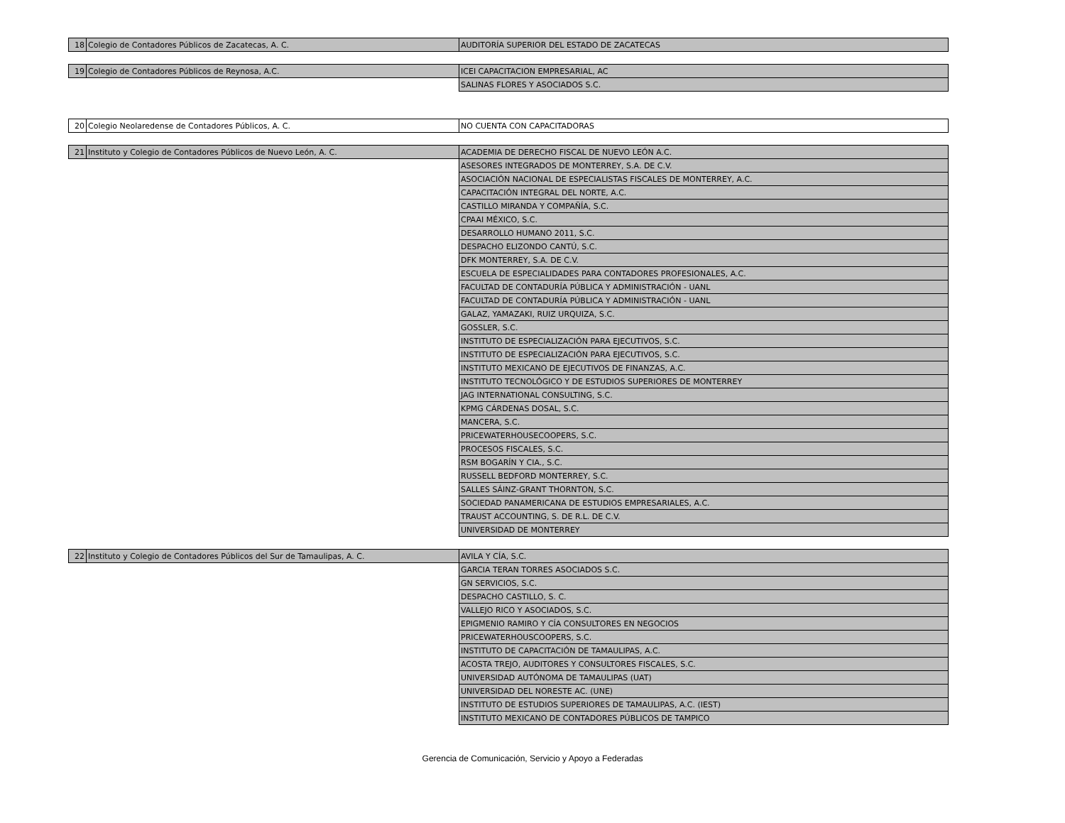| 18 | Colegio de Contadores Públicos de Zacatecas, A. C. | AUDITORÍA SUPERIOR DEL ESTADO DE ZACATECAS |
| 19 | Colegio de Contadores Públicos de Reynosa, A.C. | ICEI CAPACITACION EMPRESARIAL, AC |
| | | SALINAS FLORES Y ASOCIADOS S.C. |
| 20 | Colegio Neolaredense de Contadores Públicos, A. C. | NO CUENTA CON CAPACITADORAS |
| 21 | Instituto y Colegio de Contadores Públicos de Nuevo León, A. C. | ACADEMIA DE DERECHO FISCAL DE NUEVO LEÓN A.C. |
| | | ASESORES INTEGRADOS DE MONTERREY, S.A. DE C.V. |
| | | ASOCIACIÓN NACIONAL DE ESPECIALISTAS FISCALES DE MONTERREY, A.C. |
| | | CAPACITACIÓN INTEGRAL DEL NORTE, A.C. |
| | | CASTILLO MIRANDA Y COMPAÑÍA, S.C. |
| | | CPAAI MÉXICO, S.C. |
| | | DESARROLLO HUMANO 2011, S.C. |
| | | DESPACHO ELIZONDO CANTÚ, S.C. |
| | | DFK MONTERREY, S.A. DE C.V. |
| | | ESCUELA DE ESPECIALIDADES PARA CONTADORES PROFESIONALES, A.C. |
| | | FACULTAD DE CONTADURÍA PÚBLICA Y ADMINISTRACIÓN - UANL |
| | | FACULTAD DE CONTADURÍA PÚBLICA Y ADMINISTRACIÓN - UANL |
| | | GALAZ, YAMAZAKI, RUIZ URQUIZA, S.C. |
| | | GOSSLER, S.C. |
| | | INSTITUTO DE ESPECIALIZACIÓN PARA EJECUTIVOS, S.C. |
| | | INSTITUTO DE ESPECIALIZACIÓN PARA EJECUTIVOS, S.C. |
| | | INSTITUTO MEXICANO DE EJECUTIVOS DE FINANZAS, A.C. |
| | | INSTITUTO TECNOLÓGICO Y DE ESTUDIOS SUPERIORES DE MONTERREY |
| | | JAG INTERNATIONAL CONSULTING, S.C. |
| | | KPMG CÁRDENAS DOSAL, S.C. |
| | | MANCERA, S.C. |
| | | PRICEWATERHOUSECOOPERS, S.C. |
| | | PROCESOS FISCALES, S.C. |
| | | RSM BOGARÍN Y CIA., S.C. |
| | | RUSSELL BEDFORD MONTERREY, S.C. |
| | | SALLES SÁINZ-GRANT THORNTON, S.C. |
| | | SOCIEDAD PANAMERICANA DE ESTUDIOS EMPRESARIALES, A.C. |
| | | TRAUST ACCOUNTING, S. DE R.L. DE C.V. |
| | | UNIVERSIDAD DE MONTERREY |
| 22 | Instituto y Colegio de Contadores Públicos del Sur de Tamaulipas, A. C. | AVILA Y CÍA, S.C. |
| | | GARCIA TERAN TORRES ASOCIADOS S.C. |
| | | GN SERVICIOS, S.C. |
| | | DESPACHO CASTILLO, S. C. |
| | | VALLEJO RICO Y ASOCIADOS, S.C. |
| | | EPIGMENIO RAMIRO Y CÍA CONSULTORES EN NEGOCIOS |
| | | PRICEWATERHOUSCOOPERS, S.C. |
| | | INSTITUTO DE CAPACITACIÓN DE TAMAULIPAS, A.C. |
| | | ACOSTA TREJO, AUDITORES Y CONSULTORES FISCALES, S.C. |
| | | UNIVERSIDAD AUTÓNOMA DE TAMAULIPAS (UAT) |
| | | UNIVERSIDAD DEL NORESTE AC. (UNE) |
| | | INSTITUTO DE ESTUDIOS SUPERIORES DE TAMAULIPAS, A.C. (IEST) |
| | | INSTITUTO MEXICANO DE CONTADORES PÚBLICOS DE TAMPICO |
Gerencia de Comunicación, Servicio y Apoyo a Federadas